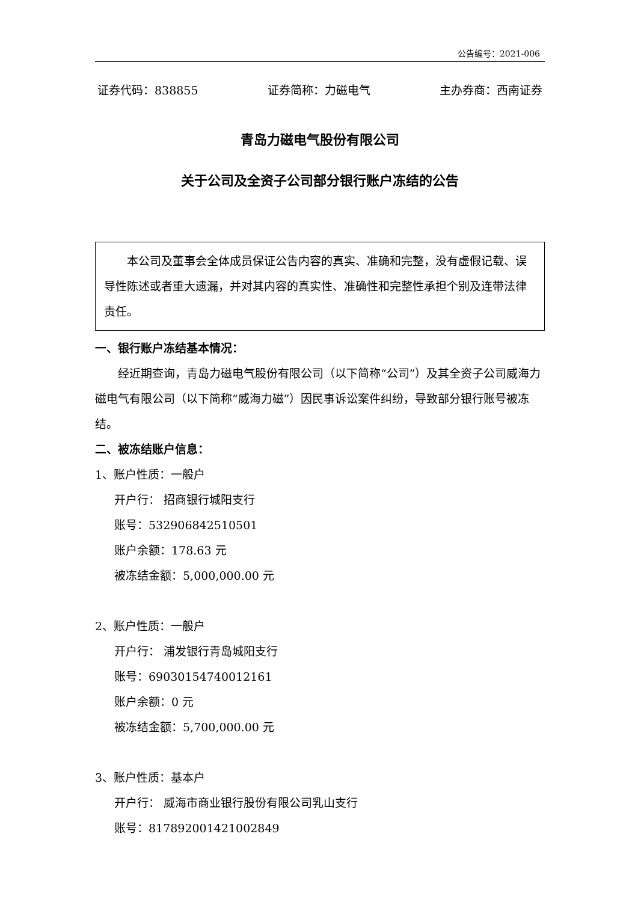公告编号：2021-006
证券代码：838855 证券简称：力磁电气 主办券商：西南证券
青岛力磁电气股份有限公司
关于公司及全资子公司部分银行账户冻结的公告
本公司及董事会全体成员保证公告内容的真实、准确和完整，没有虚假记载、误导性陈述或者重大遗漏，并对其内容的真实性、准确性和完整性承担个别及连带法律责任。
一、银行账户冻结基本情况：
经近期查询，青岛力磁电气股份有限公司（以下简称“公司”）及其全资子公司威海力磁电气有限公司（以下简称“威海力磁”）因民事诉讼案件纠纷，导致部分银行账号被冻结。
二、被冻结账户信息：
1、账户性质：一般户
开户行： 招商银行城阳支行
账号：532906842510501
账户余额：178.63 元
被冻结金额：5,000,000.00 元
2、账户性质：一般户
开户行： 浦发银行青岛城阳支行
账号：69030154740012161
账户余额：0 元
被冻结金额：5,700,000.00 元
3、账户性质：基本户
开户行： 威海市商业银行股份有限公司乳山支行
账号：817892001421002849